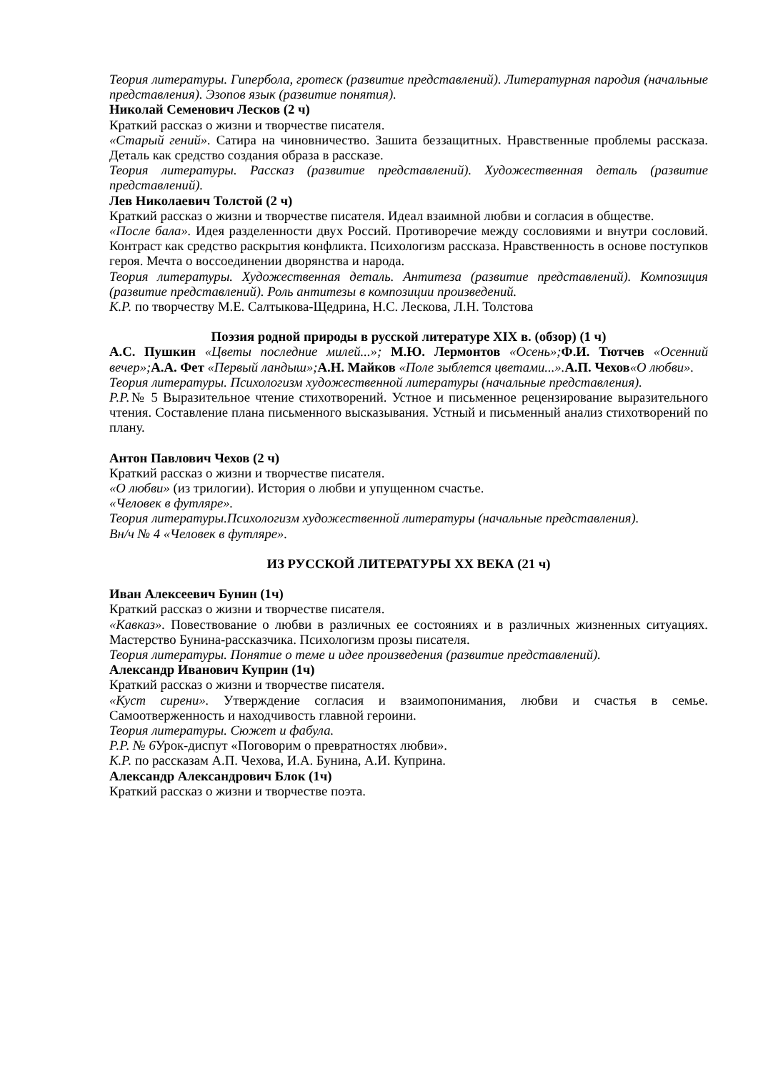Теория литературы. Гипербола, гротеск (развитие представлений). Литературная пародия (начальные представления). Эзопов язык (развитие понятия).
Николай Семенович Лесков (2 ч)
Краткий рассказ о жизни и творчестве писателя.
«Старый гений». Сатира на чиновничество. Зашита беззащитных. Нравственные проблемы рассказа. Деталь как средство создания образа в рассказе.
Теория литературы. Рассказ (развитие представлений). Художественная деталь (развитие представлений).
Лев Николаевич Толстой (2 ч)
Краткий рассказ о жизни и творчестве писателя. Идеал взаимной любви и согласия в обществе.
«После бала». Идея разделенности двух Россий. Противоречие между сословиями и внутри сословий. Контраст как средство раскрытия конфликта. Психологизм рассказа. Нравственность в основе поступков героя. Мечта о воссоединении дворянства и народа.
Теория литературы. Художественная деталь. Антитеза (развитие представлений). Композиция (развитие представлений). Роль антитезы в композиции произведений.
К.Р. по творчеству М.Е. Салтыкова-Щедрина, Н.С. Лескова, Л.Н. Толстова
Поэзия родной природы в русской литературе XIX в. (обзор) (1 ч)
А.С. Пушкин «Цветы последние милей...»; М.Ю. Лермонтов «Осень»; Ф.И. Тютчев «Осенний вечер»; А.А. Фет «Первый ландыш»; А.Н. Майков «Поле зыблется цветами...». А.П. Чехов«О любви».
Теория литературы. Психологизм художественной литературы (начальные представления).
Р.Р.№ 5 Выразительное чтение стихотворений. Устное и письменное рецензирование выразительного чтения. Составление плана письменного высказывания. Устный и письменный анализ стихотворений по плану.
Антон Павлович Чехов (2 ч)
Краткий рассказ о жизни и творчестве писателя.
«О любви» (из трилогии). История о любви и упущенном счастье.
«Человек в футляре».
Теория литературы.Психологизм художественной литературы (начальные представления).
Вн/ч № 4 «Человек в футляре».
ИЗ РУССКОЙ ЛИТЕРАТУРЫ XX ВЕКА (21 ч)
Иван Алексеевич Бунин (1ч)
Краткий рассказ о жизни и творчестве писателя.
«Кавказ». Повествование о любви в различных ее состояниях и в различных жизненных ситуациях. Мастерство Бунина-рассказчика. Психологизм прозы писателя.
Теория литературы. Понятие о теме и идее произведения (развитие представлений).
Александр Иванович Куприн (1ч)
Краткий рассказ о жизни и творчестве писателя.
«Куст сирени». Утверждение согласия и взаимопонимания, любви и счастья в семье. Самоотверженность и находчивость главной героини.
Теория литературы. Сюжет и фабула.
Р.Р. № 6 Урок-диспут «Поговорим о превратностях любви».
К.Р. по рассказам А.П. Чехова, И.А. Бунина, А.И. Куприна.
Александр Александрович Блок (1ч)
Краткий рассказ о жизни и творчестве поэта.